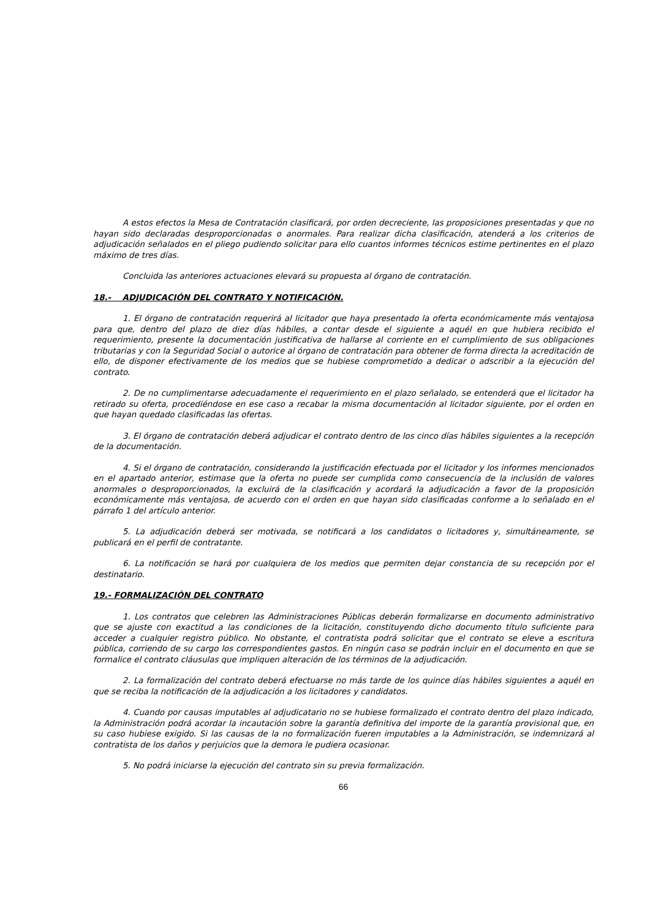A estos efectos la Mesa de Contratación clasificará, por orden decreciente, las proposiciones presentadas y que no hayan sido declaradas desproporcionadas o anormales. Para realizar dicha clasificación, atenderá a los criterios de adjudicación señalados en el pliego pudiendo solicitar para ello cuantos informes técnicos estime pertinentes en el plazo máximo de tres días.
Concluida las anteriores actuaciones elevará su propuesta al órgano de contratación.
18.- ADJUDICACIÓN DEL CONTRATO Y NOTIFICACIÓN.
1. El órgano de contratación requerirá al licitador que haya presentado la oferta económicamente más ventajosa para que, dentro del plazo de diez días hábiles, a contar desde el siguiente a aquél en que hubiera recibido el requerimiento, presente la documentación justificativa de hallarse al corriente en el cumplimiento de sus obligaciones tributarias y con la Seguridad Social o autorice al órgano de contratación para obtener de forma directa la acreditación de ello, de disponer efectivamente de los medios que se hubiese comprometido a dedicar o adscribir a la ejecución del contrato.
2. De no cumplimentarse adecuadamente el requerimiento en el plazo señalado, se entenderá que el licitador ha retirado su oferta, procediéndose en ese caso a recabar la misma documentación al licitador siguiente, por el orden en que hayan quedado clasificadas las ofertas.
3. El órgano de contratación deberá adjudicar el contrato dentro de los cinco días hábiles siguientes a la recepción de la documentación.
4. Si el órgano de contratación, considerando la justificación efectuada por el licitador y los informes mencionados en el apartado anterior, estimase que la oferta no puede ser cumplida como consecuencia de la inclusión de valores anormales o desproporcionados, la excluirá de la clasificación y acordará la adjudicación a favor de la proposición económicamente más ventajosa, de acuerdo con el orden en que hayan sido clasificadas conforme a lo señalado en el párrafo 1 del artículo anterior.
5. La adjudicación deberá ser motivada, se notificará a los candidatos o licitadores y, simultáneamente, se publicará en el perfil de contratante.
6. La notificación se hará por cualquiera de los medios que permiten dejar constancia de su recepción por el destinatario.
19.- FORMALIZACIÓN DEL CONTRATO
1. Los contratos que celebren las Administraciones Públicas deberán formalizarse en documento administrativo que se ajuste con exactitud a las condiciones de la licitación, constituyendo dicho documento título suficiente para acceder a cualquier registro público. No obstante, el contratista podrá solicitar que el contrato se eleve a escritura pública, corriendo de su cargo los correspondientes gastos. En ningún caso se podrán incluir en el documento en que se formalice el contrato cláusulas que impliquen alteración de los términos de la adjudicación.
2. La formalización del contrato deberá efectuarse no más tarde de los quince días hábiles siguientes a aquél en que se reciba la notificación de la adjudicación a los licitadores y candidatos.
4. Cuando por causas imputables al adjudicatario no se hubiese formalizado el contrato dentro del plazo indicado, la Administración podrá acordar la incautación sobre la garantía definitiva del importe de la garantía provisional que, en su caso hubiese exigido. Si las causas de la no formalización fueren imputables a la Administración, se indemnizará al contratista de los daños y perjuicios que la demora le pudiera ocasionar.
5. No podrá iniciarse la ejecución del contrato sin su previa formalización.
66